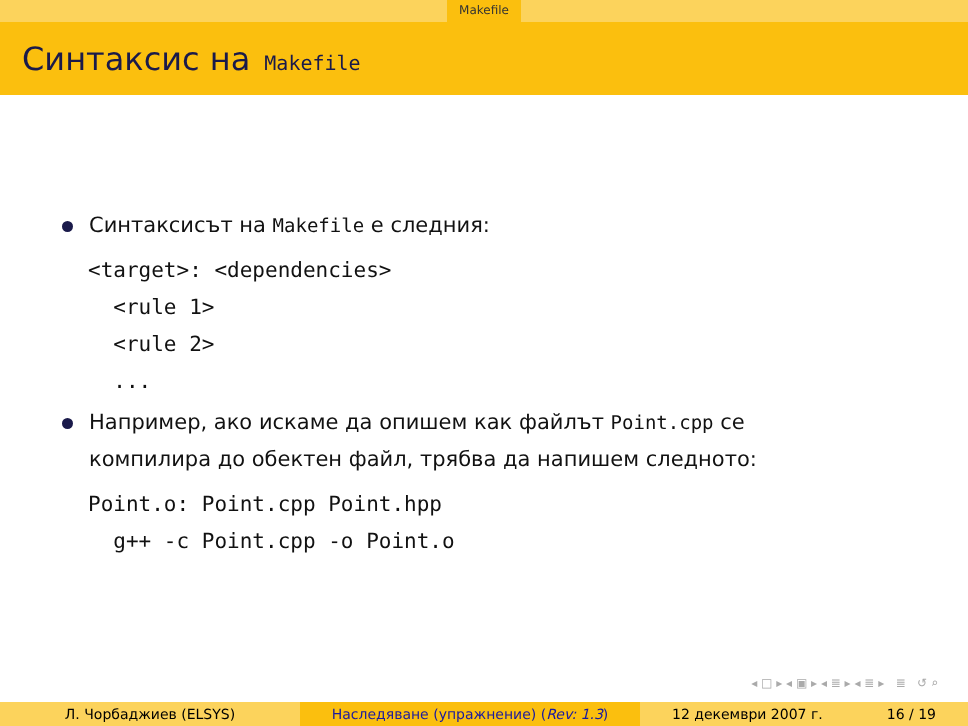Makefile
Синтаксис на Makefile
Синтаксисът на Makefile е следния:
<target>: <dependencies>
  <rule 1>
  <rule 2>
  ...
Например, ако искаме да опишем как файлът Point.cpp се
компилира до обектен файл, трябва да напишем следното:
Point.o: Point.cpp Point.hpp
  g++ -c Point.cpp -o Point.o
◂ □ ▸ ◂ ▣ ▸ ◂ ≣ ▸ ◂ ≣ ▸ ≣ ↺ ⌕
Л. Чорбаджиев (ELSYS) Наследяване (упражнение) (Rev: 1.3) 12 декември 2007 г. 16 / 19